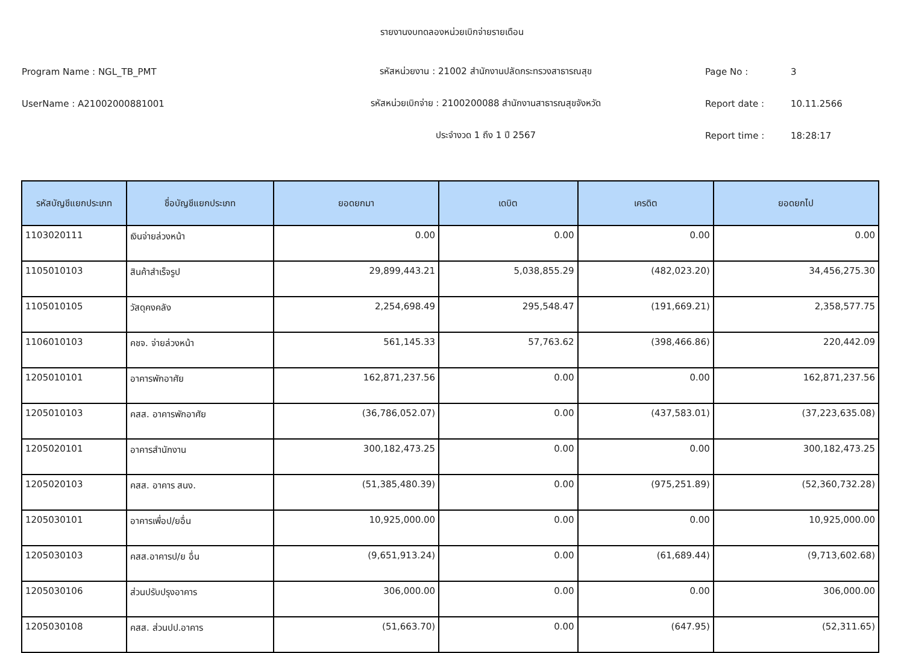รายงานงบทดลองหน่วยเบิกจ่ายรายเดือน
Program Name : NGL_TB_PMT รหัสหน่วยงาน : 21002 สำนักงานปลัดกระทรวงสาธารณสุข Page No : 3
UserName : A21002000881001 รหัสหน่วยเบิกจ่าย : 2100200088 สำนักงานสาธารณสุขจังหวัด Report date : 10.11.2566
ประจำงวด 1 ถึง 1 ปี 2567 Report time : 18:28:17
| รหัสบัญชีแยกประเภท | ชื่อบัญชีแยกประเภท | ยอดยกมา | เดบิต | เครดิต | ยอดยกไป |
| --- | --- | --- | --- | --- | --- |
| 1103020111 | เงินจ่ายล่วงหน้า | 0.00 | 0.00 | 0.00 | 0.00 |
| 1105010103 | สินค้าสำเร็จรูป | 29,899,443.21 | 5,038,855.29 | (482,023.20) | 34,456,275.30 |
| 1105010105 | วัสดุคงคลัง | 2,254,698.49 | 295,548.47 | (191,669.21) | 2,358,577.75 |
| 1106010103 | คชจ. จ่ายล่วงหน้า | 561,145.33 | 57,763.62 | (398,466.86) | 220,442.09 |
| 1205010101 | อาคารพักอาศัย | 162,871,237.56 | 0.00 | 0.00 | 162,871,237.56 |
| 1205010103 | คสส. อาคารพักอาศัย | (36,786,052.07) | 0.00 | (437,583.01) | (37,223,635.08) |
| 1205020101 | อาคารสำนักงาน | 300,182,473.25 | 0.00 | 0.00 | 300,182,473.25 |
| 1205020103 | คสส. อาคาร สนง. | (51,385,480.39) | 0.00 | (975,251.89) | (52,360,732.28) |
| 1205030101 | อาคารเพื่อป/ยอื่น | 10,925,000.00 | 0.00 | 0.00 | 10,925,000.00 |
| 1205030103 | คสส.อาคารป/ย อื่น | (9,651,913.24) | 0.00 | (61,689.44) | (9,713,602.68) |
| 1205030106 | ส่วนปรับปรุงอาคาร | 306,000.00 | 0.00 | 0.00 | 306,000.00 |
| 1205030108 | คสส. ส่วนปป.อาคาร | (51,663.70) | 0.00 | (647.95) | (52,311.65) |